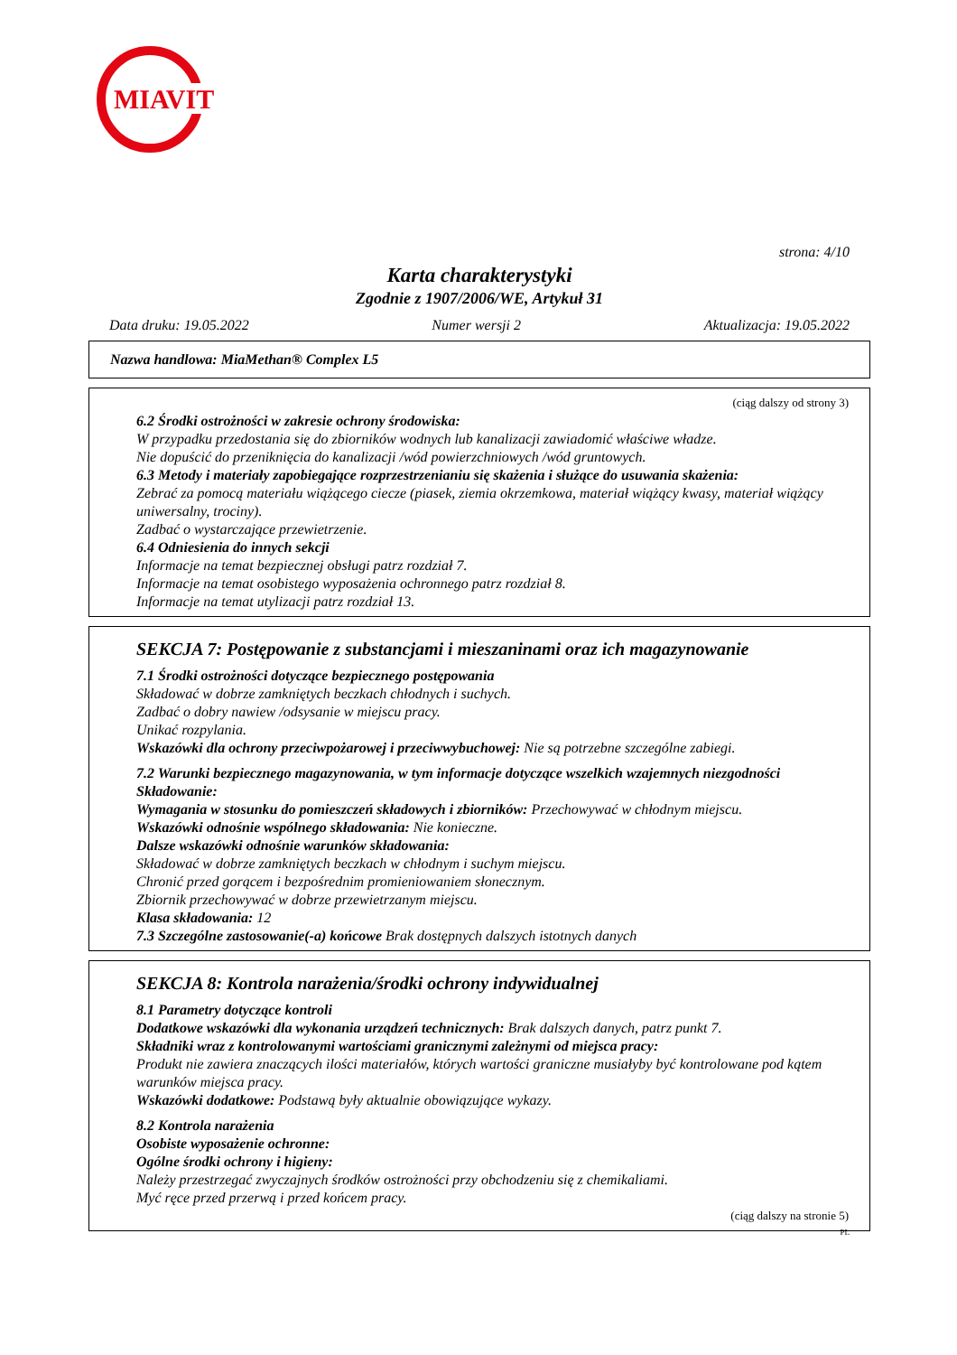MIAVIT
strona: 4/10
Karta charakterystyki
Zgodnie z 1907/2006/WE, Artykuł 31
Data druku: 19.05.2022 Numer wersji 2 Aktualizacja: 19.05.2022
Nazwa handlowa: MiaMethan® Complex L5
(ciąg dalszy od strony 3)
6.2 Środki ostrożności w zakresie ochrony środowiska:
W przypadku przedostania się do zbiorników wodnych lub kanalizacji zawiadomić właściwe władze.
Nie dopuścić do przeniknięcia do kanalizacji /wód powierzchniowych /wód gruntowych.
6.3 Metody i materiały zapobiegające rozprzestrzenianiu się skażenia i służące do usuwania skażenia:
Zebrać za pomocą materiału wiążącego ciecze (piasek, ziemia okrzemkowa, materiał wiążący kwasy, materiał wiążący uniwersalny, trociny).
Zadbać o wystarczające przewietrzenie.
6.4 Odniesienia do innych sekcji
Informacje na temat bezpiecznej obsługi patrz rozdział 7.
Informacje na temat osobistego wyposażenia ochronnego patrz rozdział 8.
Informacje na temat utylizacji patrz rozdział 13.
SEKCJA 7: Postępowanie z substancjami i mieszaninami oraz ich magazynowanie
7.1 Środki ostrożności dotyczące bezpiecznego postępowania
Składować w dobrze zamkniętych beczkach chłodnych i suchych.
Zadbać o dobry nawiew /odsysanie w miejscu pracy.
Unikać rozpylania.
Wskazówki dla ochrony przeciwpożarowej i przeciwwybuchowej: Nie są potrzebne szczególne zabiegi.
7.2 Warunki bezpiecznego magazynowania, w tym informacje dotyczące wszelkich wzajemnych niezgodności
Składowanie:
Wymagania w stosunku do pomieszczeń składowych i zbiorników: Przechowywać w chłodnym miejscu.
Wskazówki odnośnie wspólnego składowania: Nie konieczne.
Dalsze wskazówki odnośnie warunków składowania:
Składować w dobrze zamkniętych beczkach w chłodnym i suchym miejscu.
Chronić przed gorącem i bezpośrednim promieniowaniem słonecznym.
Zbiornik przechowywać w dobrze przewietrzanym miejscu.
Klasa składowania: 12
7.3 Szczególne zastosowanie(-a) końcowe Brak dostępnych dalszych istotnych danych
SEKCJA 8: Kontrola narażenia/środki ochrony indywidualnej
8.1 Parametry dotyczące kontroli
Dodatkowe wskazówki dla wykonania urządzeń technicznych: Brak dalszych danych, patrz punkt 7.
Składniki wraz z kontrolowanymi wartościami granicznymi zależnymi od miejsca pracy:
Produkt nie zawiera znaczących ilości materiałów, których wartości graniczne musiałyby być kontrolowane pod kątem warunków miejsca pracy.
Wskazówki dodatkowe: Podstawą były aktualnie obowiązujące wykazy.
8.2 Kontrola narażenia
Osobiste wyposażenie ochronne:
Ogólne środki ochrony i higieny:
Należy przestrzegać zwyczajnych środków ostrożności przy obchodzeniu się z chemikaliami.
Myć ręce przed przerwą i przed końcem pracy.
(ciąg dalszy na stronie 5)
PL